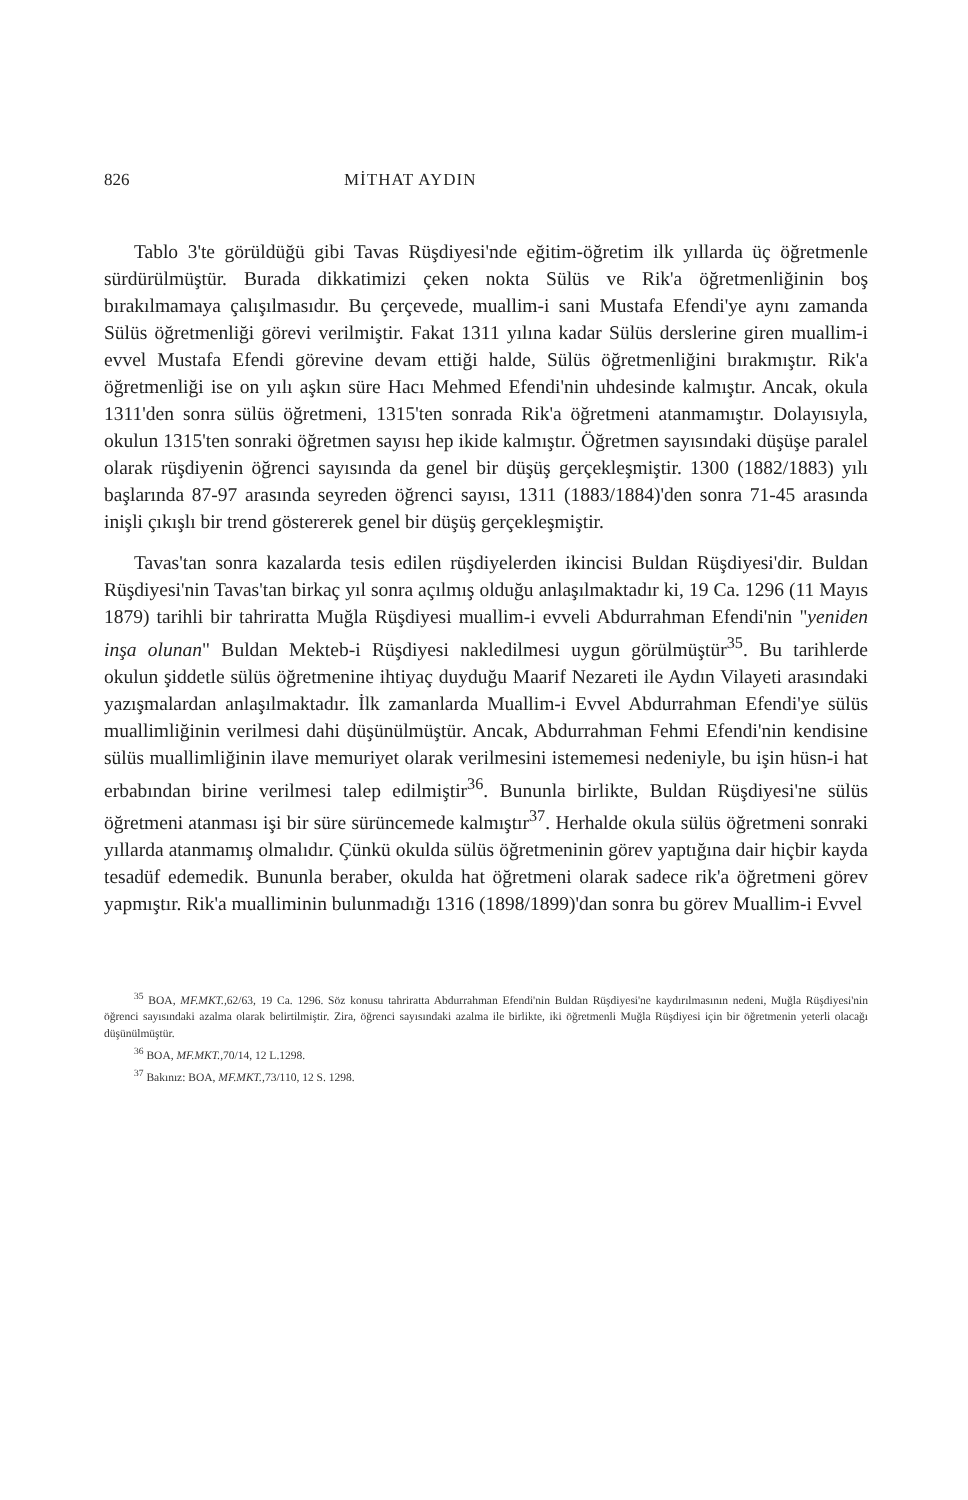826 MİTHAT AYDIN
Tablo 3'te görüldüğü gibi Tavas Rüşdiyesi'nde eğitim-öğretim ilk yıllarda üç öğretmenle sürdürülmüştür. Burada dikkatimizi çeken nokta Sülüs ve Rik'a öğretmenliğinin boş bırakılmamaya çalışılmasıdır. Bu çerçevede, muallim-i sani Mustafa Efendi'ye aynı zamanda Sülüs öğretmenliği görevi verilmiştir. Fakat 1311 yılına kadar Sülüs derslerine giren muallim-i evvel Mustafa Efendi görevine devam ettiği halde, Sülüs öğretmenliğini bırakmıştır. Rik'a öğretmenliği ise on yılı aşkın süre Hacı Mehmed Efendi'nin uhdesinde kalmıştır. Ancak, okula 1311'den sonra sülüs öğretmeni, 1315'ten sonrada Rik'a öğretmeni atanmamıştır. Dolayısıyla, okulun 1315'ten sonraki öğretmen sayısı hep ikide kalmıştır. Öğretmen sayısındaki düşüşe paralel olarak rüşdiyenin öğrenci sayısında da genel bir düşüş gerçekleşmiştir. 1300 (1882/1883) yılı başlarında 87-97 arasında seyreden öğrenci sayısı, 1311 (1883/1884)'den sonra 71-45 arasında inişli çıkışlı bir trend göstererek genel bir düşüş gerçekleşmiştir.
Tavas'tan sonra kazalarda tesis edilen rüşdiyelerden ikincisi Buldan Rüşdiyesi'dir. Buldan Rüşdiyesi'nin Tavas'tan birkaç yıl sonra açılmış olduğu anlaşılmaktadır ki, 19 Ca. 1296 (11 Mayıs 1879) tarihli bir tahriratta Muğla Rüşdiyesi muallim-i evveli Abdurrahman Efendi'nin "yeniden inşa olunan" Buldan Mekteb-i Rüşdiyesi nakledilmesi uygun görülmüştür<sup>35</sup>. Bu tarihlerde okulun şiddetle sülüs öğretmenine ihtiyaç duyduğu Maarif Nezareti ile Aydın Vilayeti arasındaki yazışmalardan anlaşılmaktadır. İlk zamanlarda Muallim-i Evvel Abdurrahman Efendi'ye sülüs muallimliğinin verilmesi dahi düşünülmüştür. Ancak, Abdurrahman Fehmi Efendi'nin kendisine sülüs muallimliğinin ilave memuriyet olarak verilmesini istememesi nedeniyle, bu işin hüsn-i hat erbabından birine verilmesi talep edilmiştir<sup>36</sup>. Bununla birlikte, Buldan Rüşdiyesi'ne sülüs öğretmeni atanması işi bir süre sürüncemede kalmıştır<sup>37</sup>. Herhalde okula sülüs öğretmeni sonraki yıllarda atanmamış olmalıdır. Çünkü okulda sülüs öğretmeninin görev yaptığına dair hiçbir kayda tesadüf edemedik. Bununla beraber, okulda hat öğretmeni olarak sadece rik'a öğretmeni görev yapmıştır. Rik'a muallimi­nin bulunmadığı 1316 (1898/1899)'dan sonra bu görev Muallim-i Evvel
<sup>35</sup> BOA, MF.MKT.,62/63, 19 Ca. 1296. Söz konusu tahriratta Abdurrahman Efendi'nin Buldan Rüşdiyesi'ne kaydırılmasının nedeni, Muğla Rüşdiyesi'nin öğrenci sayısındaki azalma olarak belirtilmiştir. Zira, öğrenci sayısındaki azalma ile birlikte, iki öğretmenli Muğla Rüşdiyesi için bir öğretmenin yeterli olacağı düşünülmüştür.
<sup>36</sup> BOA, MF.MKT.,70/14, 12 L.1298.
<sup>37</sup> Bakınız: BOA, MF.MKT.,73/110, 12 S. 1298.